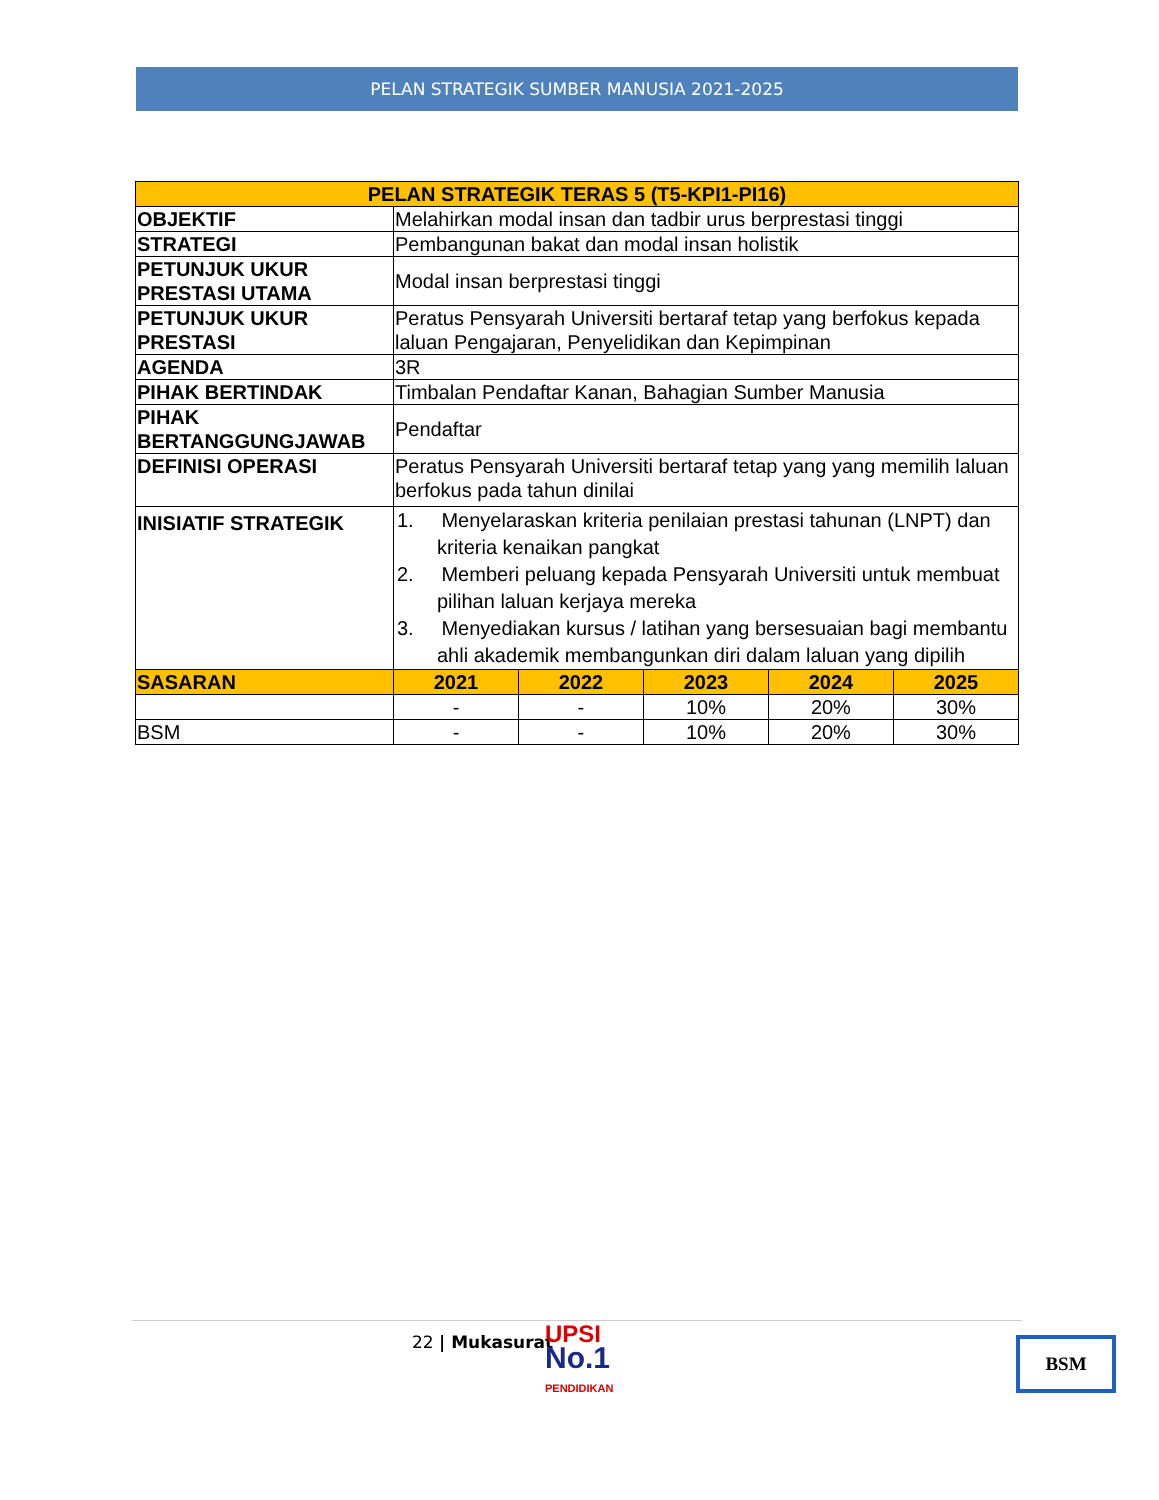PELAN STRATEGIK SUMBER MANUSIA 2021-2025
| PELAN STRATEGIK TERAS 5 (T5-KPI1-PI16) | | | | | |
| --- | --- | --- | --- | --- | --- |
| OBJEKTIF | Melahirkan modal insan dan tadbir urus berprestasi tinggi | | | | |
| STRATEGI | Pembangunan bakat dan modal insan holistik | | | | |
| PETUNJUK UKUR PRESTASI UTAMA | Modal insan berprestasi tinggi | | | | |
| PETUNJUK UKUR PRESTASI | Peratus Pensyarah Universiti bertaraf tetap yang berfokus kepada laluan Pengajaran, Penyelidikan dan Kepimpinan | | | | |
| AGENDA | 3R | | | | |
| PIHAK BERTINDAK | Timbalan Pendaftar Kanan, Bahagian Sumber Manusia | | | | |
| PIHAK BERTANGGUNGJAWAB | Pendaftar | | | | |
| DEFINISI OPERASI | Peratus Pensyarah Universiti bertaraf tetap yang yang memilih laluan berfokus pada tahun dinilai | | | | |
| INISIATIF STRATEGIK | 1. Menyelaraskan kriteria penilaian prestasi tahunan (LNPT) dan kriteria kenaikan pangkat 2. Memberi peluang kepada Pensyarah Universiti untuk membuat pilihan laluan kerjaya mereka 3. Menyediakan kursus / latihan yang bersesuaian bagi membantu ahli akademik membangunkan diri dalam laluan yang dipilih | | | | |
| SASARAN | 2021 | 2022 | 2023 | 2024 | 2025 |
| | - | - | 10% | 20% | 30% |
| BSM | - | - | 10% | 20% | 30% |
22 | Mukasurat
UPSI
No.1
PENDIDIKAN
BSM